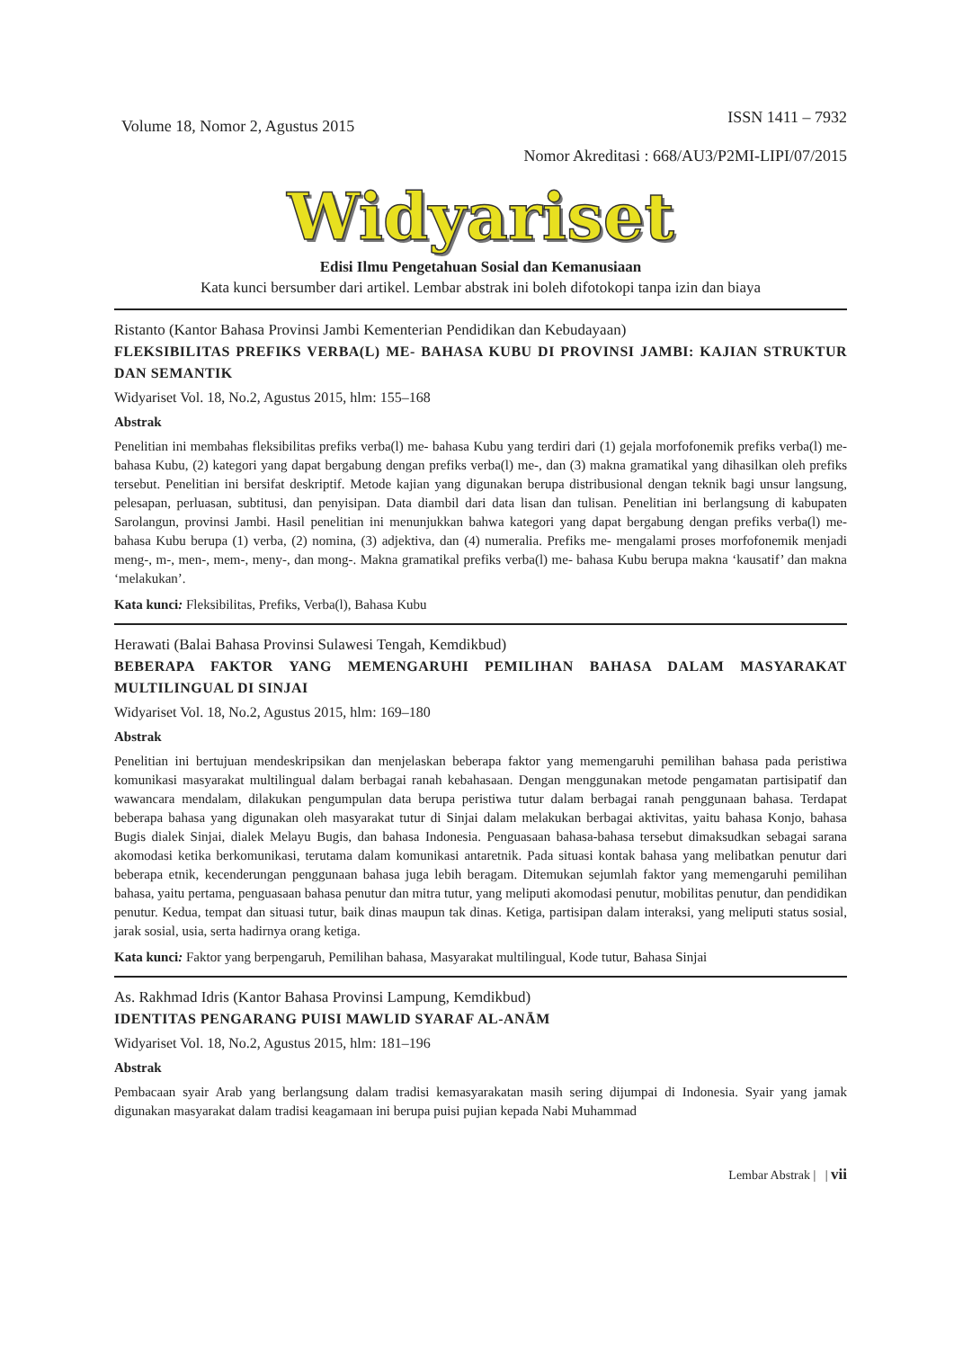Volume 18, Nomor 2, Agustus 2015 ISSN 1411 – 7932
Nomor Akreditasi : 668/AU3/P2MI-LIPI/07/2015
Widyariset
Edisi Ilmu Pengetahuan Sosial dan Kemanusiaan
Kata kunci bersumber dari artikel. Lembar abstrak ini boleh difotokopi tanpa izin dan biaya
Ristanto (Kantor Bahasa Provinsi Jambi Kementerian Pendidikan dan Kebudayaan)
FLEKSIBILITAS PREFIKS VERBA(L) ME- BAHASA KUBU DI PROVINSI JAMBI: KAJIAN STRUKTUR DAN SEMANTIK
Widyariset Vol. 18, No.2, Agustus 2015, hlm: 155–168
Abstrak
Penelitian ini membahas fleksibilitas prefiks verba(l) me- bahasa Kubu yang terdiri dari (1) gejala morfofonemik prefiks verba(l) me- bahasa Kubu, (2) kategori yang dapat bergabung dengan prefiks verba(l) me-, dan (3) makna gramatikal yang dihasilkan oleh prefiks tersebut. Penelitian ini bersifat deskriptif. Metode kajian yang digunakan berupa distribusional dengan teknik bagi unsur langsung, pelesapan, perluasan, subtitusi, dan penyisipan. Data diambil dari data lisan dan tulisan. Penelitian ini berlangsung di kabupaten Sarolangun, provinsi Jambi. Hasil penelitian ini menunjukkan bahwa kategori yang dapat bergabung dengan prefiks verba(l) me- bahasa Kubu berupa (1) verba, (2) nomina, (3) adjektiva, dan (4) numeralia. Prefiks me- mengalami proses morfofonemik menjadi meng-, m-, men-, mem-, meny-, dan mong-. Makna gramatikal prefiks verba(l) me- bahasa Kubu berupa makna ‘kausatif’ dan makna ‘melakukan’.
Kata kunci: Fleksibilitas, Prefiks, Verba(l), Bahasa Kubu
Herawati (Balai Bahasa Provinsi Sulawesi Tengah, Kemdikbud)
BEBERAPA FAKTOR YANG MEMENGARUHI PEMILIHAN BAHASA DALAM MASYARAKAT MULTILINGUAL DI SINJAI
Widyariset Vol. 18, No.2, Agustus 2015, hlm: 169–180
Abstrak
Penelitian ini bertujuan mendeskripsikan dan menjelaskan beberapa faktor yang memengaruhi pemilihan bahasa pada peristiwa komunikasi masyarakat multilingual dalam berbagai ranah kebahasaan. Dengan menggunakan metode pengamatan partisipatif dan wawancara mendalam, dilakukan pengumpulan data berupa peristiwa tutur dalam berbagai ranah penggunaan bahasa. Terdapat beberapa bahasa yang digunakan oleh masyarakat tutur di Sinjai dalam melakukan berbagai aktivitas, yaitu bahasa Konjo, bahasa Bugis dialek Sinjai, dialek Melayu Bugis, dan bahasa Indonesia. Penguasaan bahasa-bahasa tersebut dimaksudkan sebagai sarana akomodasi ketika berkomunikasi, terutama dalam komunikasi antaretnik. Pada situasi kontak bahasa yang melibatkan penutur dari beberapa etnik, kecenderungan penggunaan bahasa juga lebih beragam. Ditemukan sejumlah faktor yang memengaruhi pemilihan bahasa, yaitu pertama, penguasaan bahasa penutur dan mitra tutur, yang meliputi akomodasi penutur, mobilitas penutur, dan pendidikan penutur. Kedua, tempat dan situasi tutur, baik dinas maupun tak dinas. Ketiga, partisipan dalam interaksi, yang meliputi status sosial, jarak sosial, usia, serta hadirnya orang ketiga.
Kata kunci: Faktor yang berpengaruh, Pemilihan bahasa, Masyarakat multilingual, Kode tutur, Bahasa Sinjai
As. Rakhmad Idris (Kantor Bahasa Provinsi Lampung, Kemdikbud)
IDENTITAS PENGARANG PUISI MAWLID SYARAF AL-ANĀM
Widyariset Vol. 18, No.2, Agustus 2015, hlm: 181–196
Abstrak
Pembacaan syair Arab yang berlangsung dalam tradisi kemasyarakatan masih sering dijumpai di Indonesia. Syair yang jamak digunakan masyarakat dalam tradisi keagamaan ini berupa puisi pujian kepada Nabi Muhammad
Lembar Abstrak | | vii